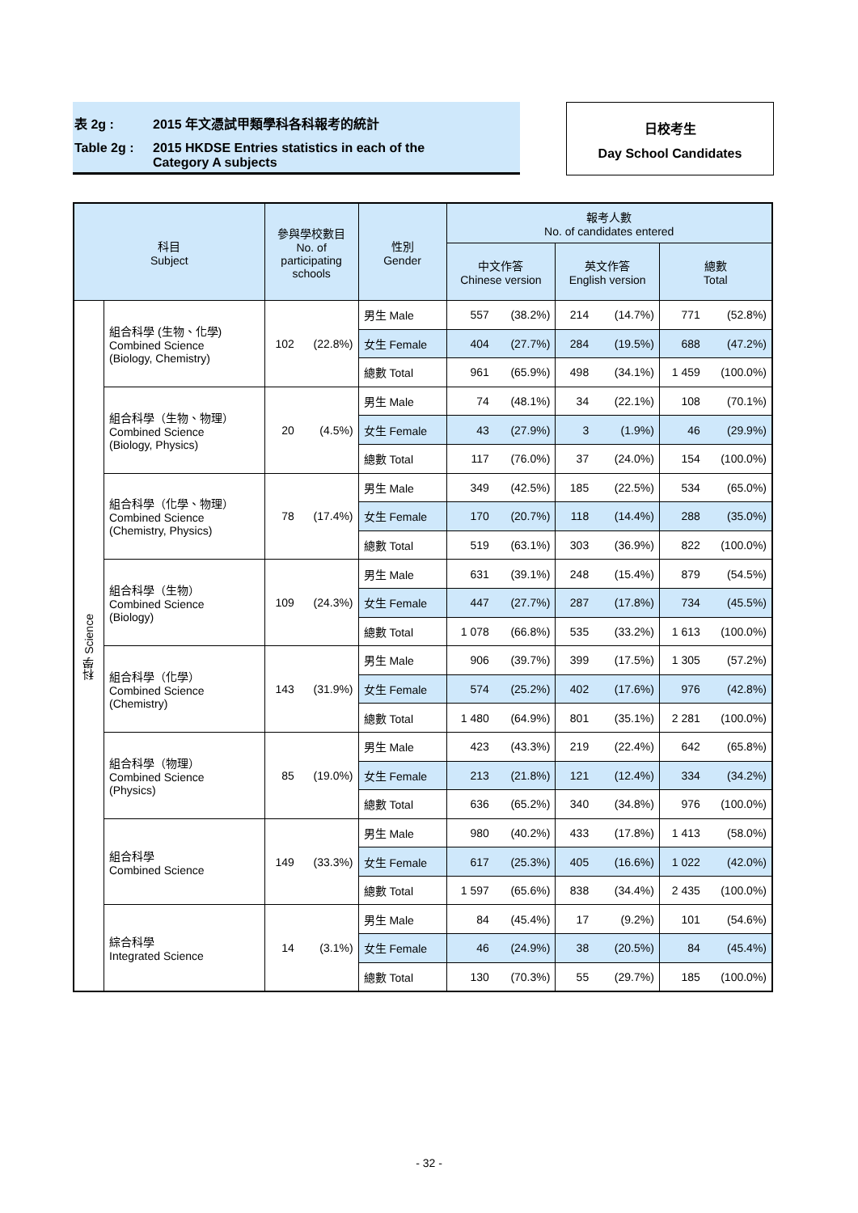表 2g : 2015 年文憑試甲類學科各科報考的統計
Table 2g : 2015 HKDSE Entries statistics in each of the
Category A subjects
日校考生
Day School Candidates
| 科目 Subject | | 參與學校數目 No. of participating schools | | 性別 Gender | 報考人數 No. of candidates entered | | | | | |
| --- | --- | --- | --- | --- | --- | --- | --- | --- | --- | --- |
| | | | | | 中文作答 Chinese version | | 英文作答 English version | | 總數 Total | |
| 科學 Science | 組合科學 (生物、化學) Combined Science (Biology, Chemistry) | 102 | (22.8%) | 男生 Male | 557 | (38.2%) | 214 | (14.7%) | 771 | (52.8%) |
| | | | | 女生 Female | 404 | (27.7%) | 284 | (19.5%) | 688 | (47.2%) |
| | | | | 總數 Total | 961 | (65.9%) | 498 | (34.1%) | 1 459 | (100.0%) |
| | 組合科學（生物、物理） Combined Science (Biology, Physics) | 20 | (4.5%) | 男生 Male | 74 | (48.1%) | 34 | (22.1%) | 108 | (70.1%) |
| | | | | 女生 Female | 43 | (27.9%) | 3 | (1.9%) | 46 | (29.9%) |
| | | | | 總數 Total | 117 | (76.0%) | 37 | (24.0%) | 154 | (100.0%) |
| | 組合科學（化學、物理） Combined Science (Chemistry, Physics) | 78 | (17.4%) | 男生 Male | 349 | (42.5%) | 185 | (22.5%) | 534 | (65.0%) |
| | | | | 女生 Female | 170 | (20.7%) | 118 | (14.4%) | 288 | (35.0%) |
| | | | | 總數 Total | 519 | (63.1%) | 303 | (36.9%) | 822 | (100.0%) |
| | 組合科學（生物） Combined Science (Biology) | 109 | (24.3%) | 男生 Male | 631 | (39.1%) | 248 | (15.4%) | 879 | (54.5%) |
| | | | | 女生 Female | 447 | (27.7%) | 287 | (17.8%) | 734 | (45.5%) |
| | | | | 總數 Total | 1 078 | (66.8%) | 535 | (33.2%) | 1 613 | (100.0%) |
| | 組合科學（化學） Combined Science (Chemistry) | 143 | (31.9%) | 男生 Male | 906 | (39.7%) | 399 | (17.5%) | 1 305 | (57.2%) |
| | | | | 女生 Female | 574 | (25.2%) | 402 | (17.6%) | 976 | (42.8%) |
| | | | | 總數 Total | 1 480 | (64.9%) | 801 | (35.1%) | 2 281 | (100.0%) |
| | 組合科學（物理） Combined Science (Physics) | 85 | (19.0%) | 男生 Male | 423 | (43.3%) | 219 | (22.4%) | 642 | (65.8%) |
| | | | | 女生 Female | 213 | (21.8%) | 121 | (12.4%) | 334 | (34.2%) |
| | | | | 總數 Total | 636 | (65.2%) | 340 | (34.8%) | 976 | (100.0%) |
| | 組合科學 Combined Science | 149 | (33.3%) | 男生 Male | 980 | (40.2%) | 433 | (17.8%) | 1 413 | (58.0%) |
| | | | | 女生 Female | 617 | (25.3%) | 405 | (16.6%) | 1 022 | (42.0%) |
| | | | | 總數 Total | 1 597 | (65.6%) | 838 | (34.4%) | 2 435 | (100.0%) |
| | 綜合科學 Integrated Science | 14 | (3.1%) | 男生 Male | 84 | (45.4%) | 17 | (9.2%) | 101 | (54.6%) |
| | | | | 女生 Female | 46 | (24.9%) | 38 | (20.5%) | 84 | (45.4%) |
| | | | | 總數 Total | 130 | (70.3%) | 55 | (29.7%) | 185 | (100.0%) |
- 32 -